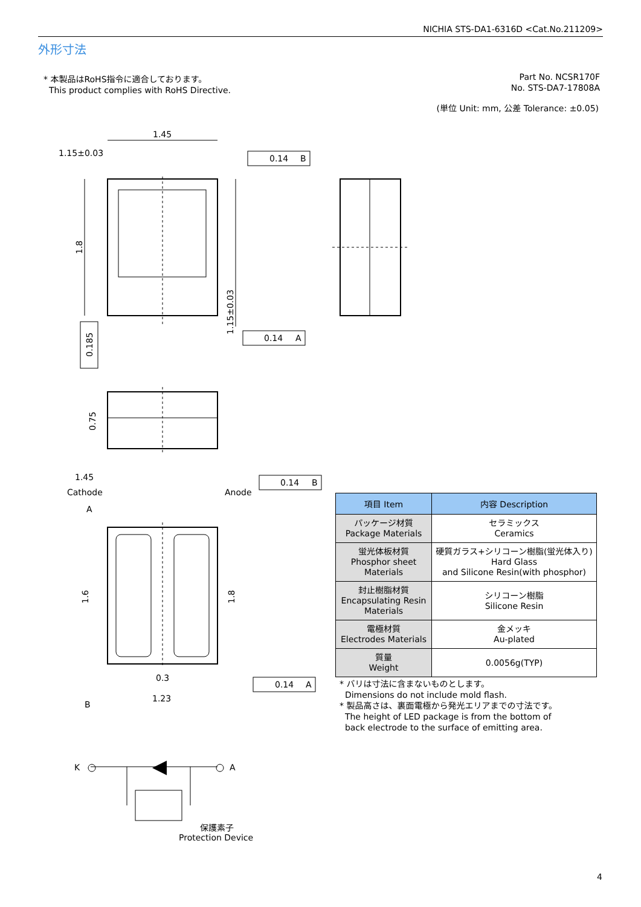NICHIA STS-DA1-6316D <Cat.No.211209>
外形寸法
* 本製品はRoHS指令に適合しております。
This product complies with RoHS Directive.
Part No. NCSR170F
No. STS-DA7-17808A
(単位 Unit: mm, 公差 Tolerance: ±0.05)
1.45
1.15±0.03
0.14
B
0.14
A
1.45
Cathode
Anode
0.14
B
A
0.3
1.23
B
0.14
A
K
A
保護素子
Protection Device
1.8
1.15±0.03
0.185
0.75
1.6
1.8
| 項目 Item | 内容 Description |
| --- | --- |
| パッケージ材質 Package Materials | セラミックス Ceramics |
| 蛍光体板材質 Phosphor sheet Materials | 硬質ガラス+シリコーン樹脂(蛍光体入り) Hard Glass and Silicone Resin(with phosphor) |
| 封止樹脂材質 Encapsulating Resin Materials | シリコーン樹脂 Silicone Resin |
| 電極材質 Electrodes Materials | 金メッキ Au-plated |
| 質量 Weight | 0.0056g(TYP) |
* バリは寸法に含まないものとします。
Dimensions do not include mold flash.
* 製品高さは、裏面電極から発光エリアまでの寸法です。
The height of LED package is from the bottom of
back electrode to the surface of emitting area.
4